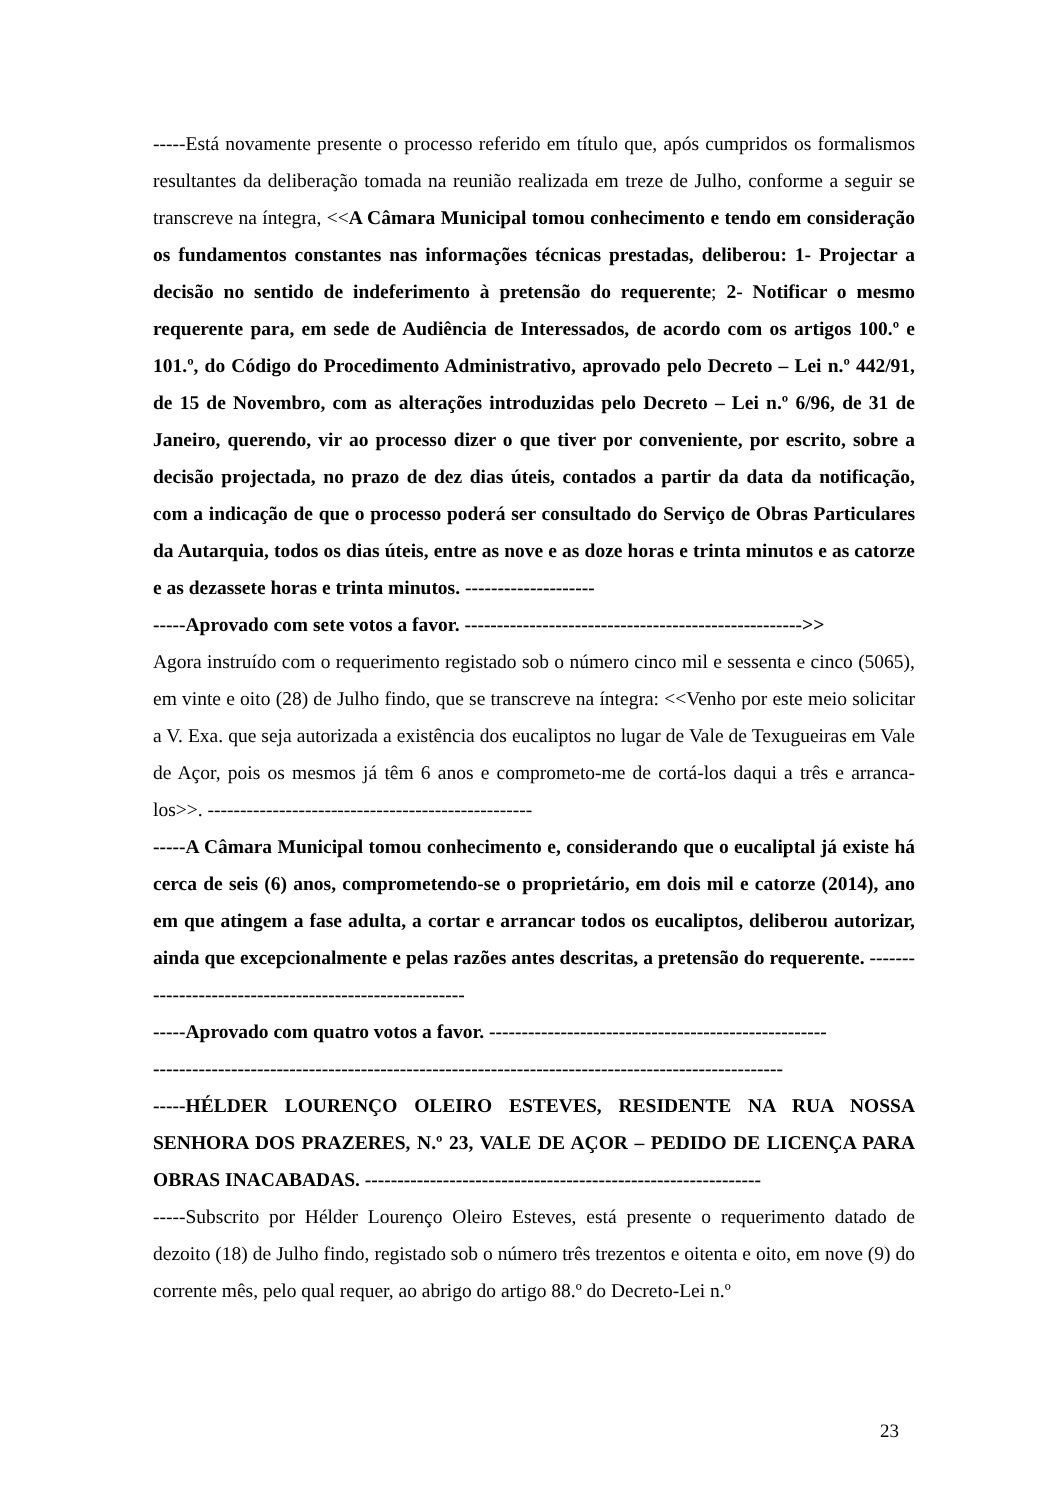-----Está novamente presente o processo referido em título que, após cumpridos os formalismos resultantes da deliberação tomada na reunião realizada em treze de Julho, conforme a seguir se transcreve na íntegra, <<A Câmara Municipal tomou conhecimento e tendo em consideração os fundamentos constantes nas informações técnicas prestadas, deliberou: 1- Projectar a decisão no sentido de indeferimento à pretensão do requerente; 2- Notificar o mesmo requerente para, em sede de Audiência de Interessados, de acordo com os artigos 100.º e 101.º, do Código do Procedimento Administrativo, aprovado pelo Decreto – Lei n.º 442/91, de 15 de Novembro, com as alterações introduzidas pelo Decreto – Lei n.º 6/96, de 31 de Janeiro, querendo, vir ao processo dizer o que tiver por conveniente, por escrito, sobre a decisão projectada, no prazo de dez dias úteis, contados a partir da data da notificação, com a indicação de que o processo poderá ser consultado do Serviço de Obras Particulares da Autarquia, todos os dias úteis, entre as nove e as doze horas e trinta minutos e as catorze e as dezassete horas e trinta minutos. --------------------
-----Aprovado com sete votos a favor. ---------------------------------------------------->>
Agora instruído com o requerimento registado sob o número cinco mil e sessenta e cinco (5065), em vinte e oito (28) de Julho findo, que se transcreve na íntegra: <<Venho por este meio solicitar a V. Exa. que seja autorizada a existência dos eucaliptos no lugar de Vale de Texugueiras em Vale de Açor, pois os mesmos já têm 6 anos e comprometo-me de cortá-los daqui a três e arranca-los>>. --------------------------------------------------
-----A Câmara Municipal tomou conhecimento e, considerando que o eucaliptal já existe há cerca de seis (6) anos, comprometendo-se o proprietário, em dois mil e catorze (2014), ano em que atingem a fase adulta, a cortar e arrancar todos os eucaliptos, deliberou autorizar, ainda que excepcionalmente e pelas razões antes descritas, a pretensão do requerente. -------------------------------------------------------
-----Aprovado com quatro votos a favor. ----------------------------------------------------
-------------------------------------------------------------------------------------------------
-----HÉLDER LOURENÇO OLEIRO ESTEVES, RESIDENTE NA RUA NOSSA SENHORA DOS PRAZERES, N.º 23, VALE DE AÇOR – PEDIDO DE LICENÇA PARA OBRAS INACABADAS. -------------------------------------------------------------
-----Subscrito por Hélder Lourenço Oleiro Esteves, está presente o requerimento datado de dezoito (18) de Julho findo, registado sob o número três trezentos e oitenta e oito, em nove (9) do corrente mês, pelo qual requer, ao abrigo do artigo 88.º do Decreto-Lei n.º
23